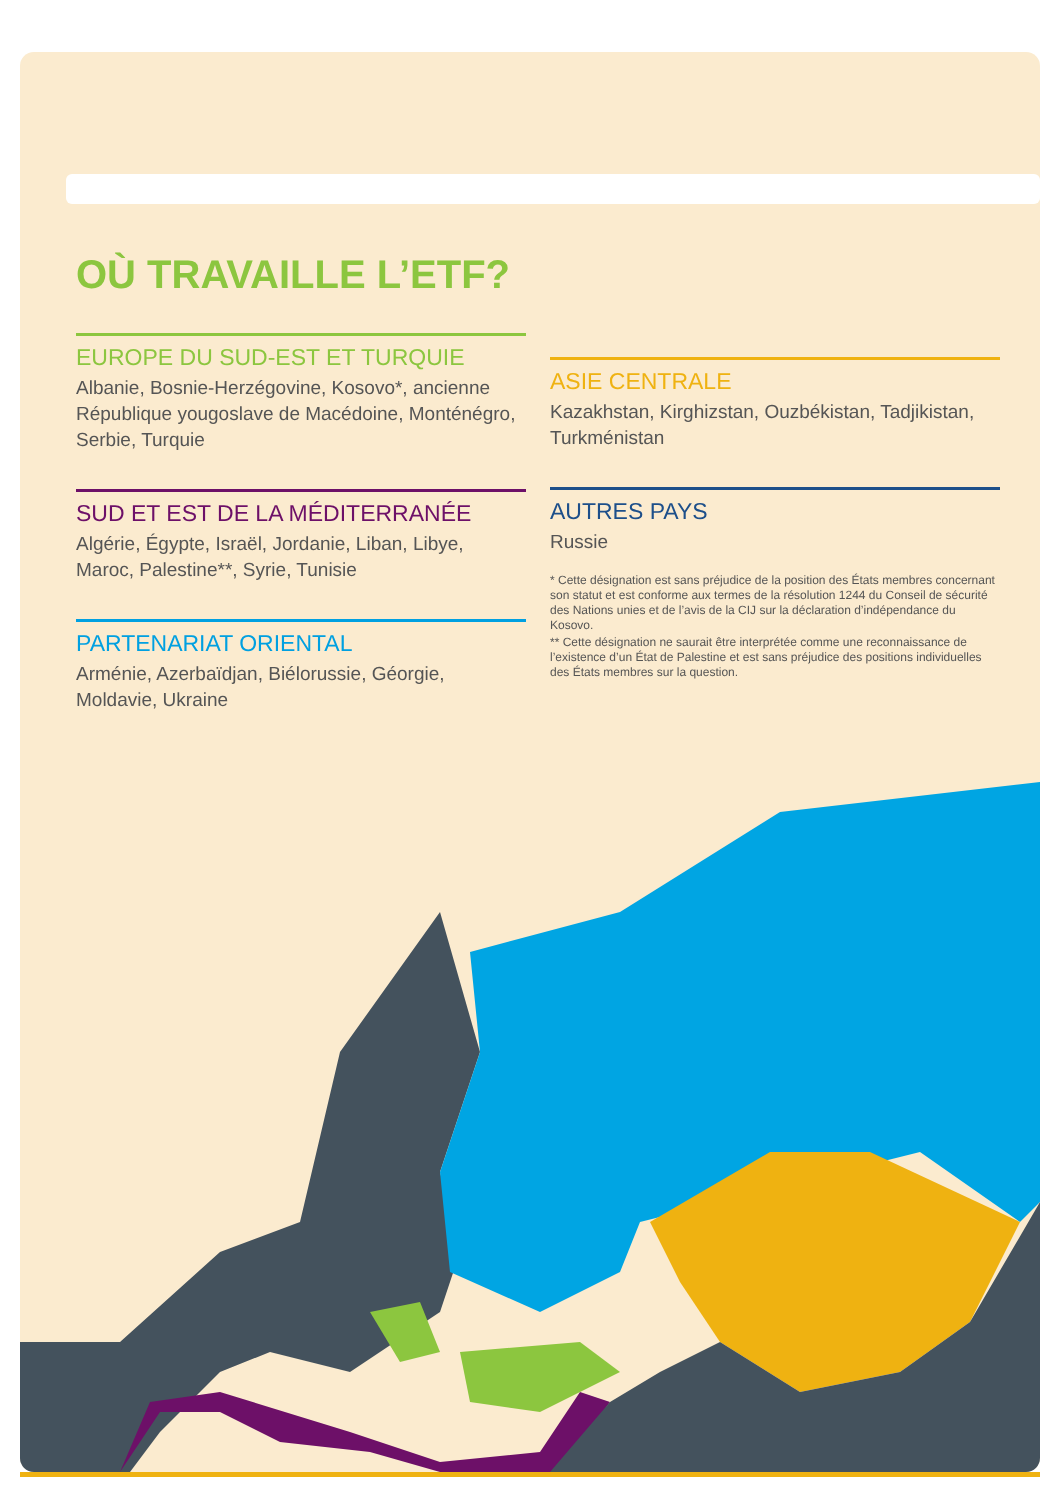OÙ TRAVAILLE L’ETF?
EUROPE DU SUD-EST ET TURQUIE
Albanie, Bosnie-Herzégovine, Kosovo*, ancienne République yougoslave de Macédoine, Monténégro, Serbie, Turquie
SUD ET EST DE LA MÉDITERRANÉE
Algérie, Égypte, Israël, Jordanie, Liban, Libye, Maroc, Palestine**, Syrie, Tunisie
PARTENARIAT ORIENTAL
Arménie, Azerbaïdjan, Biélorussie, Géorgie, Moldavie, Ukraine
ASIE CENTRALE
Kazakhstan, Kirghizstan, Ouzbékistan, Tadjikistan, Turkménistan
AUTRES PAYS
Russie
* Cette désignation est sans préjudice de la position des États membres concernant son statut et est conforme aux termes de la résolution 1244 du Conseil de sécurité des Nations unies et de l’avis de la CIJ sur la déclaration d’indépendance du Kosovo.
** Cette désignation ne saurait être interprétée comme une reconnaissance de l’existence d’un État de Palestine et est sans préjudice des positions individuelles des États membres sur la question.